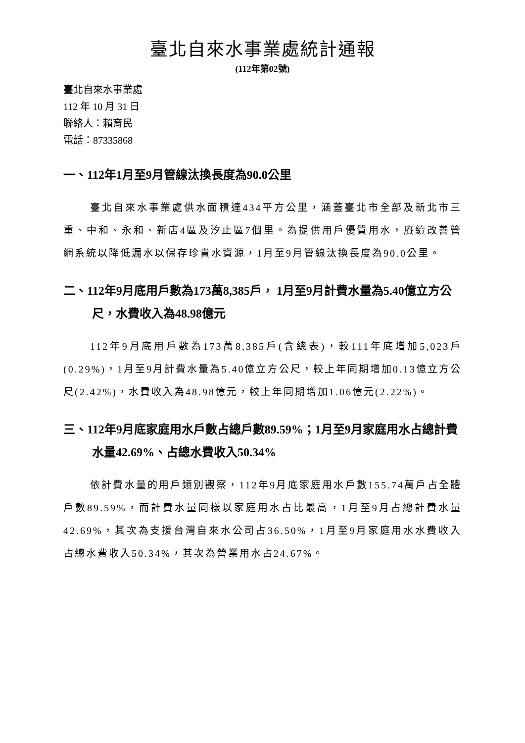臺北自來水事業處統計通報
(112年第02號)
臺北自來水事業處
112 年 10 月 31 日
聯絡人：賴育民
電話：87335868
一、112年1月至9月管線汰換長度為90.0公里
臺北自來水事業處供水面積達434平方公里，涵蓋臺北市全部及新北市三重、中和、永和、新店4區及汐止區7個里。為提供用戶優質用水，賡續改善管網系統以降低漏水以保存珍貴水資源，1月至9月管線汰換長度為90.0公里。
二、112年9月底用戶數為173萬8,385戶， 1月至9月計費水量為5.40億立方公尺，水費收入為48.98億元
112年9月底用戶數為173萬8,385戶(含總表)，較111年底增加5,023戶(0.29%)，1月至9月計費水量為5.40億立方公尺，較上年同期增加0.13億立方公尺(2.42%)，水費收入為48.98億元，較上年同期增加1.06億元(2.22%)。
三、112年9月底家庭用水戶數占總戶數89.59%；1月至9月家庭用水占總計費水量42.69%、占總水費收入50.34%
依計費水量的用戶類別觀察，112年9月底家庭用水戶數155.74萬戶占全體戶數89.59%，而計費水量同樣以家庭用水占比最高，1月至9月占總計費水量42.69%，其次為支援台灣自來水公司占36.50%，1月至9月家庭用水水費收入占總水費收入50.34%，其次為營業用水占24.67%。